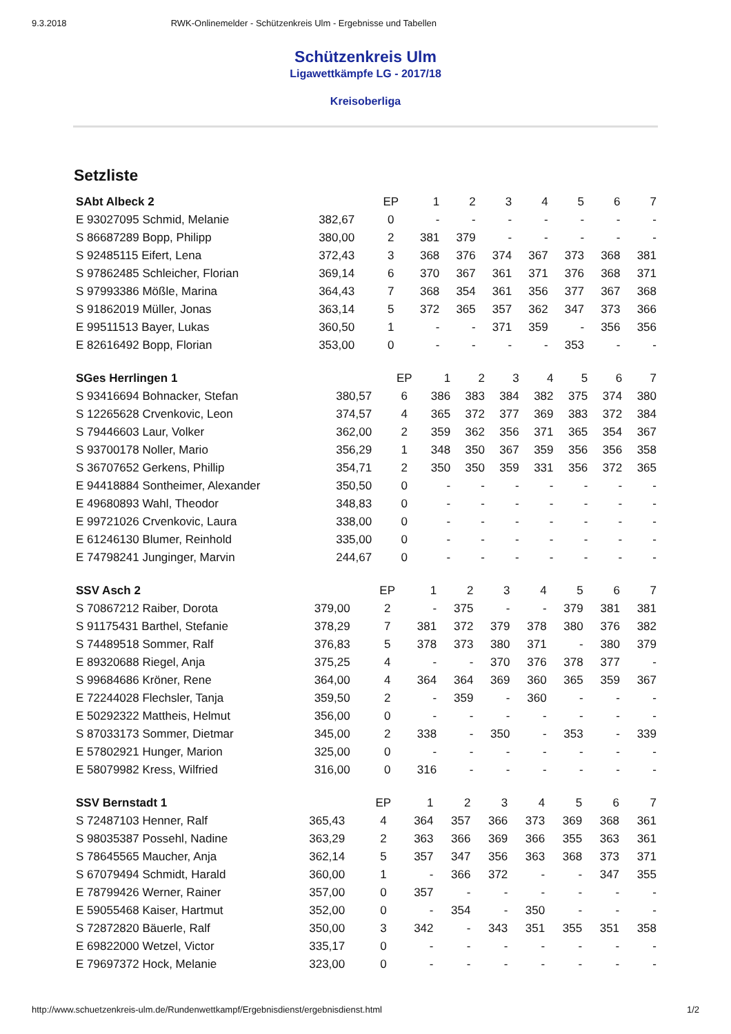9.3.2018 RWK-Onlinemelder - Schützenkreis Ulm - Ergebnisse und Tabellen
Schützenkreis Ulm
Ligawettkämpfe LG - 2017/18
Kreisoberliga
Setzliste
| SAbt Albeck 2 | | EP | 1 | 2 | 3 | 4 | 5 | 6 | 7 |
| --- | --- | --- | --- | --- | --- | --- | --- | --- | --- |
| E 93027095 Schmid, Melanie | 382,67 | 0 | - | - | - | - | - | - | - |
| S 86687289 Bopp, Philipp | 380,00 | 2 | 381 | 379 | - | - | - | - | - |
| S 92485115 Eifert, Lena | 372,43 | 3 | 368 | 376 | 374 | 367 | 373 | 368 | 381 |
| S 97862485 Schleicher, Florian | 369,14 | 6 | 370 | 367 | 361 | 371 | 376 | 368 | 371 |
| S 97993386 Mößle, Marina | 364,43 | 7 | 368 | 354 | 361 | 356 | 377 | 367 | 368 |
| S 91862019 Müller, Jonas | 363,14 | 5 | 372 | 365 | 357 | 362 | 347 | 373 | 366 |
| E 99511513 Bayer, Lukas | 360,50 | 1 | - | - | 371 | 359 | - | 356 | 356 |
| E 82616492 Bopp, Florian | 353,00 | 0 | - | - | - | - | 353 | - | - |
| SGes Herrlingen 1 | | EP | 1 | 2 | 3 | 4 | 5 | 6 | 7 |
| --- | --- | --- | --- | --- | --- | --- | --- | --- | --- |
| S 93416694 Bohnacker, Stefan | 380,57 | 6 | 386 | 383 | 384 | 382 | 375 | 374 | 380 |
| S 12265628 Crvenkovic, Leon | 374,57 | 4 | 365 | 372 | 377 | 369 | 383 | 372 | 384 |
| S 79446603 Laur, Volker | 362,00 | 2 | 359 | 362 | 356 | 371 | 365 | 354 | 367 |
| S 93700178 Noller, Mario | 356,29 | 1 | 348 | 350 | 367 | 359 | 356 | 356 | 358 |
| S 36707652 Gerkens, Phillip | 354,71 | 2 | 350 | 350 | 359 | 331 | 356 | 372 | 365 |
| E 94418884 Sontheimer, Alexander | 350,50 | 0 | - | - | - | - | - | - | - |
| E 49680893 Wahl, Theodor | 348,83 | 0 | - | - | - | - | - | - | - |
| E 99721026 Crvenkovic, Laura | 338,00 | 0 | - | - | - | - | - | - | - |
| E 61246130 Blumer, Reinhold | 335,00 | 0 | - | - | - | - | - | - | - |
| E 74798241 Junginger, Marvin | 244,67 | 0 | - | - | - | - | - | - | - |
| SSV Asch 2 | | EP | 1 | 2 | 3 | 4 | 5 | 6 | 7 |
| --- | --- | --- | --- | --- | --- | --- | --- | --- | --- |
| S 70867212 Raiber, Dorota | 379,00 | 2 | - | 375 | - | - | 379 | 381 | 381 |
| S 91175431 Barthel, Stefanie | 378,29 | 7 | 381 | 372 | 379 | 378 | 380 | 376 | 382 |
| S 74489518 Sommer, Ralf | 376,83 | 5 | 378 | 373 | 380 | 371 | - | 380 | 379 |
| E 89320688 Riegel, Anja | 375,25 | 4 | - | - | 370 | 376 | 378 | 377 | - |
| S 99684686 Kröner, Rene | 364,00 | 4 | 364 | 364 | 369 | 360 | 365 | 359 | 367 |
| E 72244028 Flechsler, Tanja | 359,50 | 2 | - | 359 | - | 360 | - | - | - |
| E 50292322 Mattheis, Helmut | 356,00 | 0 | - | - | - | - | - | - | - |
| S 87033173 Sommer, Dietmar | 345,00 | 2 | 338 | - | 350 | - | 353 | - | 339 |
| E 57802921 Hunger, Marion | 325,00 | 0 | - | - | - | - | - | - | - |
| E 58079982 Kress, Wilfried | 316,00 | 0 | 316 | - | - | - | - | - | - |
| SSV Bernstadt 1 | | EP | 1 | 2 | 3 | 4 | 5 | 6 | 7 |
| --- | --- | --- | --- | --- | --- | --- | --- | --- | --- |
| S 72487103 Henner, Ralf | 365,43 | 4 | 364 | 357 | 366 | 373 | 369 | 368 | 361 |
| S 98035387 Possehl, Nadine | 363,29 | 2 | 363 | 366 | 369 | 366 | 355 | 363 | 361 |
| S 78645565 Maucher, Anja | 362,14 | 5 | 357 | 347 | 356 | 363 | 368 | 373 | 371 |
| S 67079494 Schmidt, Harald | 360,00 | 1 | - | 366 | 372 | - | - | 347 | 355 |
| E 78799426 Werner, Rainer | 357,00 | 0 | 357 | - | - | - | - | - | - |
| E 59055468 Kaiser, Hartmut | 352,00 | 0 | - | 354 | - | 350 | - | - | - |
| S 72872820 Bäuerle, Ralf | 350,00 | 3 | 342 | - | 343 | 351 | 355 | 351 | 358 |
| E 69822000 Wetzel, Victor | 335,17 | 0 | - | - | - | - | - | - | - |
| E 79697372 Hock, Melanie | 323,00 | 0 | - | - | - | - | - | - | - |
http://www.schuetzenkreis-ulm.de/Rundenwettkampf/Ergebnisdienst/ergebnisdienst.html 1/2